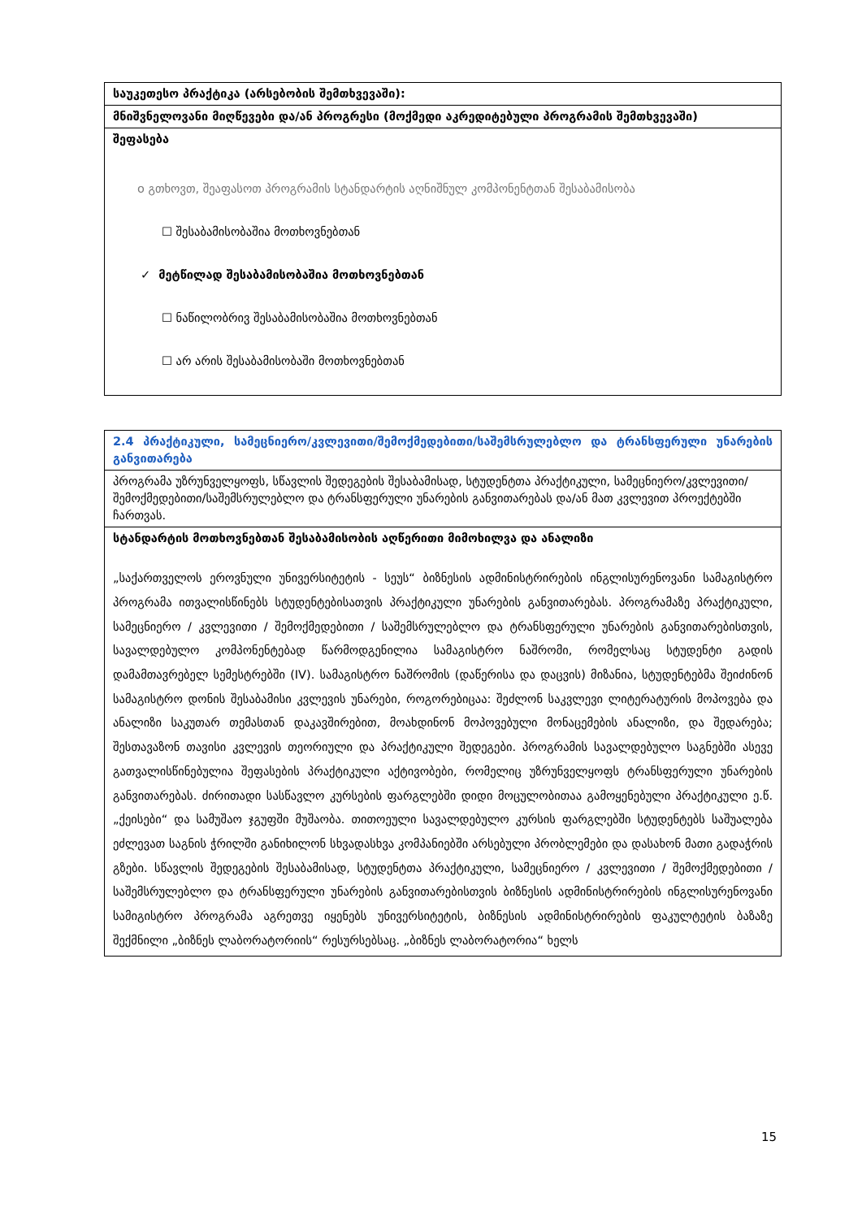| საუკეთესო პრაქტიკა (არსებობის შემთხვევაში): |
| მნიშვნელოვანი მიღწევები და/ან პროგრესი (მოქმედი აკრედიტებული პროგრამის შემთხვევაში) |
| შეფასება ο გთხოვთ, შეაფასოთ პროგრამის სტანდარტის აღნიშნულ კომპონენტთან შესაბამისობა ☐ შესაბამისობაშია მოთხოვნებთან ✓ მეტწილად შესაბამისობაშია მოთხოვნებთან ☐ ნაწილობრივ შესაბამისობაშია მოთხოვნებთან ☐ არ არის შესაბამისობაში მოთხოვნებთან |
| 2.4 პრაქტიკული, სამეცნიერო/კვლევითი/შემოქმედებითი/საშემსრულებლო და ტრანსფერული უნარების განვითარება |
| პროგრამა უზრუნველყოფს, სწავლის შედეგების შესაბამისად, სტუდენტთა პრაქტიკული, სამეცნიერო/კვლევითი/შემოქმედებითი/საშემსრულებლო და ტრანსფერული უნარების განვითარებას და/ან მათ კვლევით პროექტებში ჩართვას. |
| სტანდარტის მოთხოვნებთან შესაბამისობის აღწერითი მიმოხილვა და ანალიზი „საქართველოს ეროვნული უნივერსიტეტის - სეუს“ ბიზნესის ადმინისტრირების ინგლისურენოვანი სამაგისტრო პროგრამა ითვალისწინებს სტუდენტებისათვის პრაქტიკული უნარების განვითარებას. პროგრამაზე პრაქტიკული, სამეცნიერო / კვლევითი / შემოქმედებითი / საშემსრულებლო და ტრანსფერული უნარების განვითარებისთვის, სავალდებულო კომპონენტებად წარმოდგენილია სამაგისტრო ნაშრომი, რომელსაც სტუდენტი გადის დამამთავრებელ სემესტრებში (IV). სამაგისტრო ნაშრომის (დაწერისა და დაცვის) მიზანია, სტუდენტებმა შეიძინონ სამაგისტრო დონის შესაბამისი კვლევის უნარები, როგორებიცაა: შეძლონ საკვლევი ლიტერატურის მოპოვება და ანალიზი საკუთარ თემასთან დაკავშირებით, მოახდინონ მოპოვებული მონაცემების ანალიზი, და შედარება; შესთავაზონ თავისი კვლევის თეორიული და პრაქტიკული შედეგები. პროგრამის სავალდებულო საგნებში ასევე გათვალისწინებულია შეფასების პრაქტიკული აქტივობები, რომელიც უზრუნველყოფს ტრანსფერული უნარების განვითარებას. ძირითადი სასწავლო კურსების ფარგლებში დიდი მოცულობითაა გამოყენებული პრაქტიკული ე.წ. „ქეისები“ და სამუშაო ჯგუფში მუშაობა. თითოეული სავალდებულო კურსის ფარგლებში სტუდენტებს საშუალება ეძლევათ საგნის ჭრილში განიხილონ სხვადასხვა კომპანიებში არსებული პრობლემები და დასახონ მათი გადაჭრის გზები. სწავლის შედეგების შესაბამისად, სტუდენტთა პრაქტიკული, სამეცნიერო / კვლევითი / შემოქმედებითი / საშემსრულებლო და ტრანსფერული უნარების განვითარებისთვის ბიზნესის ადმინისტრირების ინგლისურენოვანი სამიგისტრო პროგრამა აგრეთვე იყენებს უნივერსიტეტის, ბიზნესის ადმინისტრირების ფაკულტეტის ბაზაზე შექმნილი „ბიზნეს ლაბორატორიის“ რესურსებსაც. „ბიზნეს ლაბორატორია“ ხელს |
15